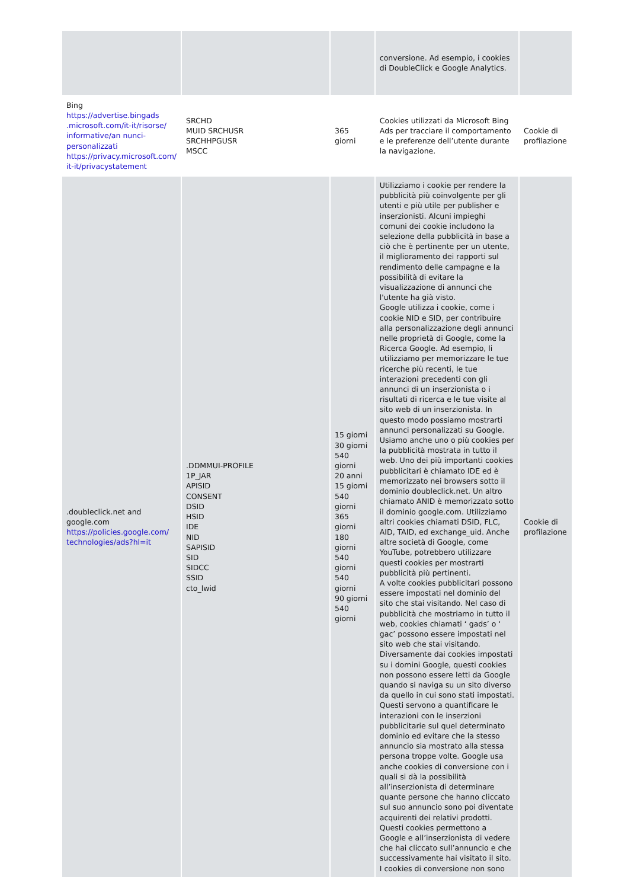| | | | conversione. Ad esempio, i cookies di DoubleClick e Google Analytics. | |
| Bing https://advertise.bingads .microsoft.com/it-it/risorse/ informative/an nunci-personalizzati https://privacy.microsoft.com/ it-it/privacystatement | SRCHD MUID SRCHUSR SRCHHPGUSR MSCC | 365 giorni | Cookies utilizzati da Microsoft Bing Ads per tracciare il comportamento e le preferenze dell’utente durante la navigazione. | Cookie di profilazione |
| .doubleclick.net and google.com https://policies.google.com/ technologies/ads?hl=it | .DDMMUI-PROFILE 1P_JAR APISID CONSENT DSID HSID IDE NID SAPISID SID SIDCC SSID cto_lwid | 15 giorni 30 giorni 540 giorni 20 anni 15 giorni 540 giorni 365 giorni 180 giorni 540 giorni 540 giorni 90 giorni 540 giorni | Utilizziamo i cookie per rendere la pubblicità più coinvolgente per gli utenti e più utile per publisher e inserzionisti. Alcuni impieghi comuni dei cookie includono la selezione della pubblicità in base a ciò che è pertinente per un utente, il miglioramento dei rapporti sul rendimento delle campagne e la possibilità di evitare la visualizzazione di annunci che l'utente ha già visto. Google utilizza i cookie, come i cookie NID e SID, per contribuire alla personalizzazione degli annunci nelle proprietà di Google, come la Ricerca Google. Ad esempio, li utilizziamo per memorizzare le tue ricerche più recenti, le tue interazioni precedenti con gli annunci di un inserzionista o i risultati di ricerca e le tue visite al sito web di un inserzionista. In questo modo possiamo mostrarti annunci personalizzati su Google. Usiamo anche uno o più cookies per la pubblicità mostrata in tutto il web. Uno dei più importanti cookies pubblicitari è chiamato IDE ed è memorizzato nei browsers sotto il dominio doubleclick.net. Un altro chiamato ANID è memorizzato sotto il dominio google.com. Utilizziamo altri cookies chiamati DSID, FLC, AID, TAID, ed exchange_uid. Anche altre società di Google, come YouTube, potrebbero utilizzare questi cookies per mostrarti pubblicità più pertinenti. A volte cookies pubblicitari possono essere impostati nel dominio del sito che stai visitando. Nel caso di pubblicità che mostriamo in tutto il web, cookies chiamati ‘ gads’ o ‘ gac’ possono essere impostati nel sito web che stai visitando. Diversamente dai cookies impostati su i domini Google, questi cookies non possono essere letti da Google quando si naviga su un sito diverso da quello in cui sono stati impostati. Questi servono a quantificare le interazioni con le inserzioni pubblicitarie sul quel determinato dominio ed evitare che la stesso annuncio sia mostrato alla stessa persona troppe volte. Google usa anche cookies di conversione con i quali si dà la possibilità all’inserzionista di determinare quante persone che hanno cliccato sul suo annuncio sono poi diventate acquirenti dei relativi prodotti. Questi cookies permettono a Google e all’inserzionista di vedere che hai cliccato sull’annuncio e che successivamente hai visitato il sito. I cookies di conversione non sono | Cookie di profilazione |